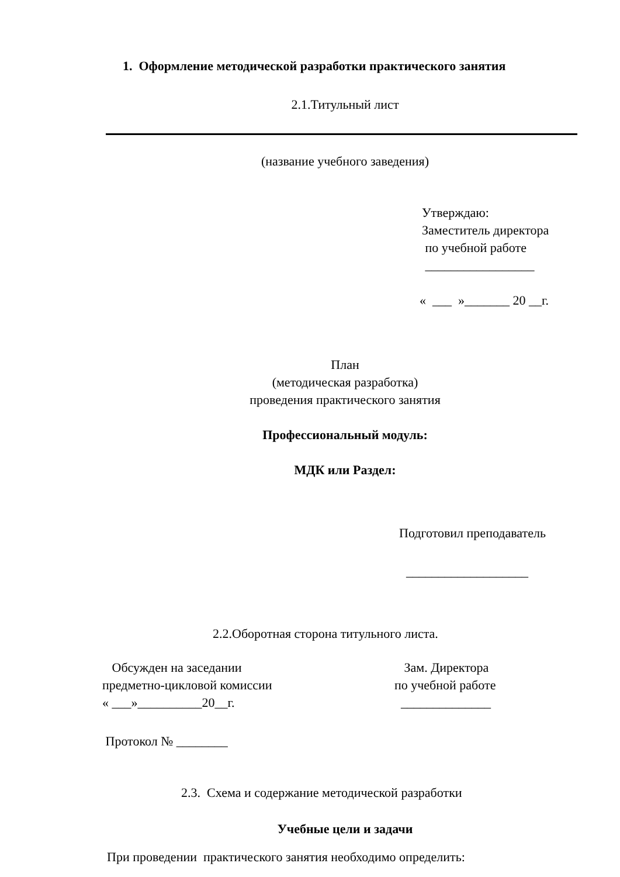1. Оформление методической разработки практического занятия
2.1.Титульный лист
(название учебного заведения)
Утверждаю:
Заместитель директора
по учебной работе
_________________
« ___ »_______ 20 __г.
План
(методическая разработка)
проведения практического занятия
Профессиональный модуль:
МДК или Раздел:
Подготовил преподаватель
___________________
2.2.Оборотная сторона титульного листа.
Обсужден на заседании
предметно-цикловой комиссии
« ___»__________20__г.
Протокол № ________
Зам. Директора
по учебной работе
______________
2.3. Схема и содержание методической разработки
Учебные цели и задачи
При проведении практического занятия необходимо определить: